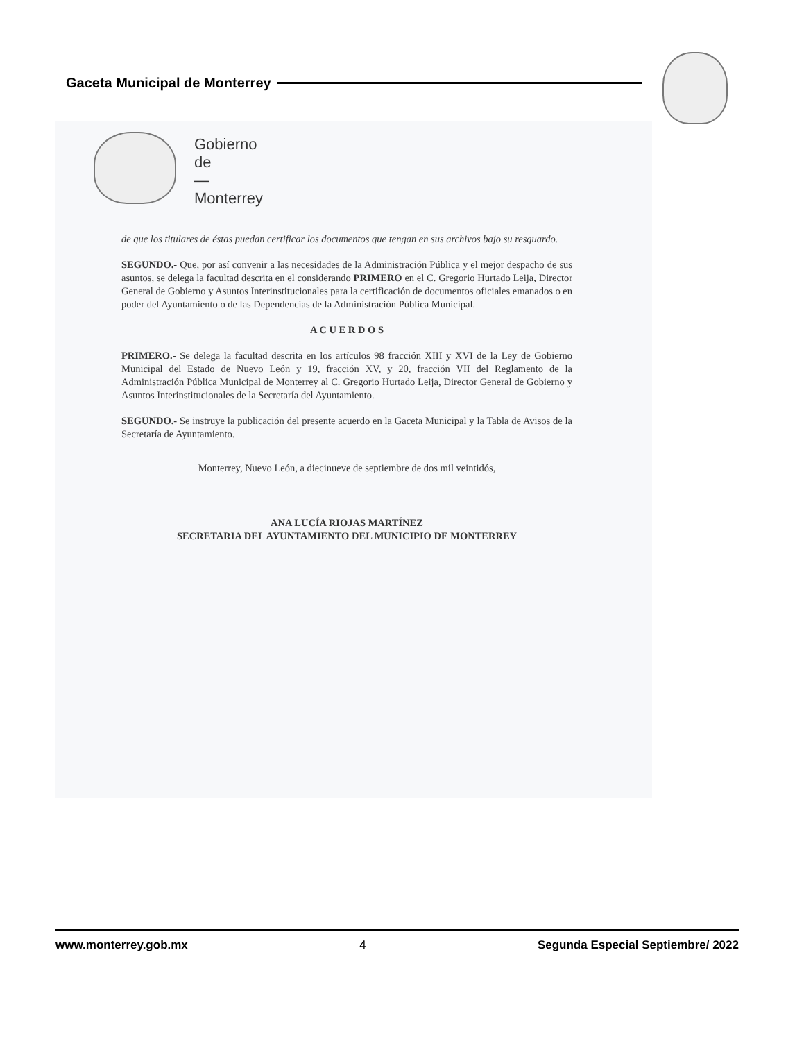Gaceta Municipal de Monterrey
Gobierno
de
—
Monterrey
de que los titulares de éstas puedan certificar los documentos que tengan en sus archivos bajo su resguardo.
SEGUNDO.- Que, por así convenir a las necesidades de la Administración Pública y el mejor despacho de sus asuntos, se delega la facultad descrita en el considerando PRIMERO en el C. Gregorio Hurtado Leija, Director General de Gobierno y Asuntos Interinstitucionales para la certificación de documentos oficiales emanados o en poder del Ayuntamiento o de las Dependencias de la Administración Pública Municipal.
A C U E R D O S
PRIMERO.- Se delega la facultad descrita en los artículos 98 fracción XIII y XVI de la Ley de Gobierno Municipal del Estado de Nuevo León y 19, fracción XV, y 20, fracción VII del Reglamento de la Administración Pública Municipal de Monterrey al C. Gregorio Hurtado Leija, Director General de Gobierno y Asuntos Interinstitucionales de la Secretaría del Ayuntamiento.
SEGUNDO.- Se instruye la publicación del presente acuerdo en la Gaceta Municipal y la Tabla de Avisos de la Secretaría de Ayuntamiento.
Monterrey, Nuevo León, a diecinueve de septiembre de dos mil veintidós,
ANA LUCÍA RIOJAS MARTÍNEZ
SECRETARIA DEL AYUNTAMIENTO DEL MUNICIPIO DE MONTERREY
www.monterrey.gob.mx 4 Segunda Especial Septiembre/ 2022